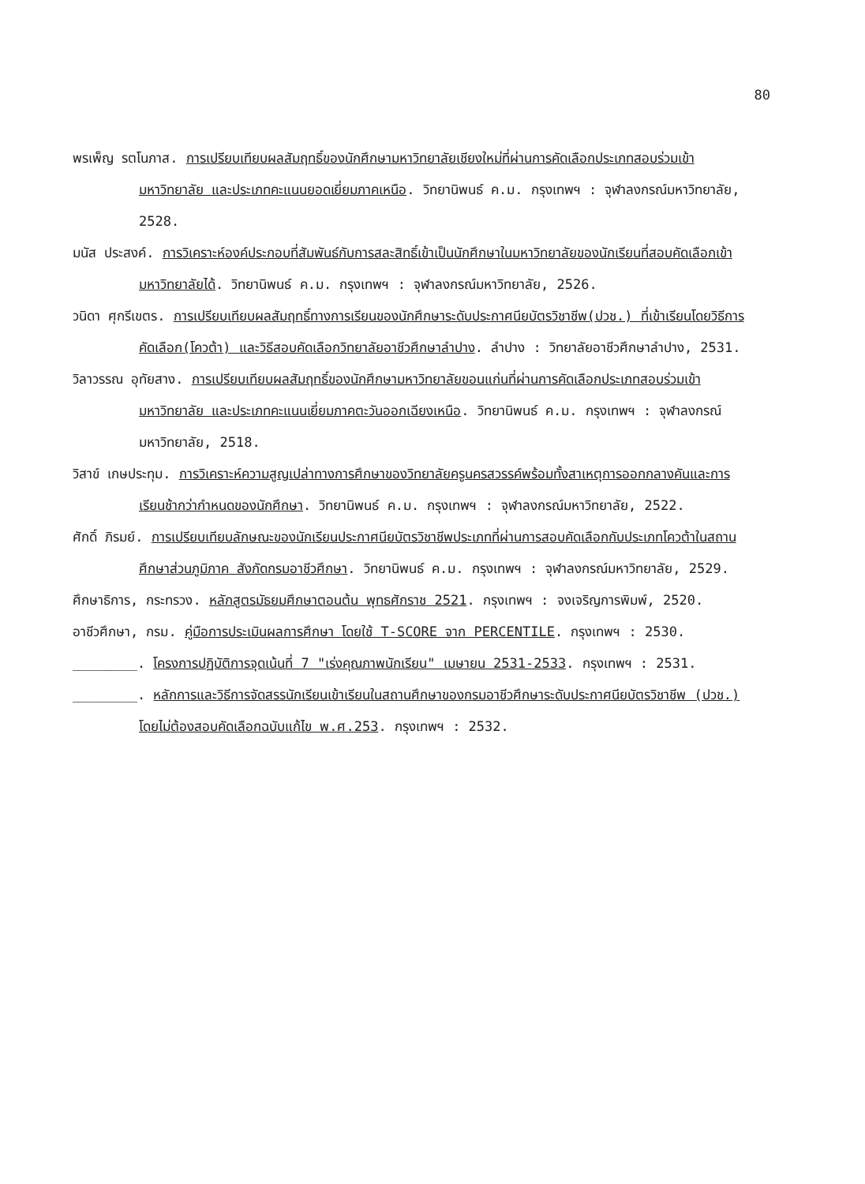80
พรเพ็ญ รตโนภาส. การเปรียบเทียบผลสัมฤทธิ์ของนักศึกษามหาวิทยาลัยเชียงใหม่ที่ผ่านการคัดเลือกประเภทสอบร่วมเข้ามหาวิทยาลัย และประเภทคะแนนยอดเยี่ยมภาคเหนือ. วิทยานิพนธ์ ค.ม. กรุงเทพฯ : จุฬาลงกรณ์มหาวิทยาลัย, 2528.
มนัส ประสงค์. การวิเคราะห์องค์ประกอบที่สัมพันธ์กับการสละสิทธิ์เข้าเป็นนักศึกษาในมหาวิทยาลัยของนักเรียนที่สอบคัดเลือกเข้ามหาวิทยาลัยได้. วิทยานิพนธ์ ค.ม. กรุงเทพฯ : จุฬาลงกรณ์มหาวิทยาลัย, 2526.
วนิดา ศุกรีเขตร. การเปรียบเทียบผลสัมฤทธิ์ทางการเรียนของนักศึกษาระดับประกาศนียบัตรวิชาชีพ(ปวช.) ที่เข้าเรียนโดยวิธีการคัดเลือก(โควต้า) และวิธีสอบคัดเลือกวิทยาลัยอาชีวศึกษาลำปาง. ลำปาง : วิทยาลัยอาชีวศึกษาลำปาง, 2531.
วิลาวรรณ อุทัยสาง. การเปรียบเทียบผลสัมฤทธิ์ของนักศึกษามหาวิทยาลัยขอนแก่นที่ผ่านการคัดเลือกประเภทสอบร่วมเข้ามหาวิทยาลัย และประเภทคะแนนเยี่ยมภาคตะวันออกเฉียงเหนือ. วิทยานิพนธ์ ค.ม. กรุงเทพฯ : จุฬาลงกรณ์มหาวิทยาลัย, 2518.
วิสาข์ เกษประทุม. การวิเคราะห์ความสูญเปล่าทางการศึกษาของวิทยาลัยครูนครสวรรค์พร้อมทั้งสาเหตุการออกกลางคันและการเรียนช้ากว่ากำหนดของนักศึกษา. วิทยานิพนธ์ ค.ม. กรุงเทพฯ : จุฬาลงกรณ์มหาวิทยาลัย, 2522.
ศักดิ์ ภิรมย์. การเปรียบเทียบลักษณะของนักเรียนประกาศนียบัตรวิชาชีพประเภทที่ผ่านการสอบคัดเลือกกับประเภทโควต้าในสถานศึกษาส่วนภูมิภาค สังกัดกรมอาชีวศึกษา. วิทยานิพนธ์ ค.ม. กรุงเทพฯ : จุฬาลงกรณ์มหาวิทยาลัย, 2529.
ศึกษาธิการ, กระทรวง. หลักสูตรมัธยมศึกษาตอนต้น พุทธศักราช 2521. กรุงเทพฯ : จงเจริญการพิมพ์, 2520.
อาชีวศึกษา, กรม. คู่มือการประเมินผลการศึกษา โดยใช้ T-SCORE จาก PERCENTILE. กรุงเทพฯ : 2530.
________. โครงการปฏิบัติการจุดเน้นที่ 7 "เร่งคุณภาพนักเรียน" เมษายน 2531-2533. กรุงเทพฯ : 2531.
________. หลักการและวิธีการจัดสรรนักเรียนเข้าเรียนในสถานศึกษาของกรมอาชีวศึกษาระดับประกาศนียบัตรวิชาชีพ (ปวช.) โดยไม่ต้องสอบคัดเลือกฉบับแก้ไข พ.ศ.253. กรุงเทพฯ : 2532.